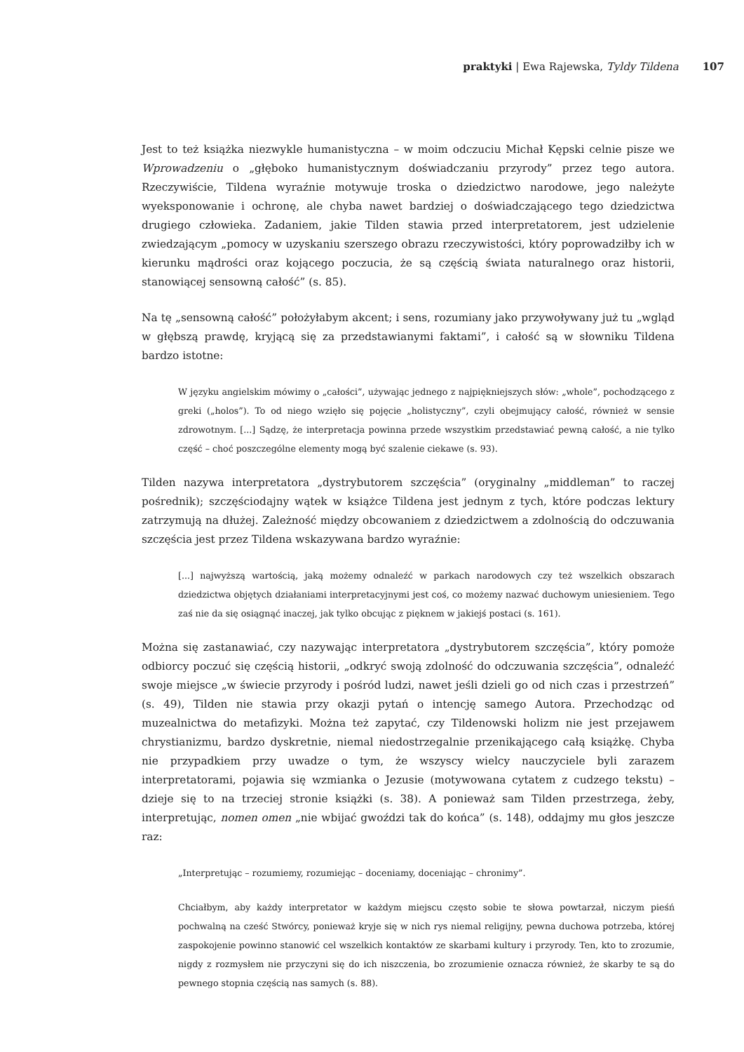praktyki | Ewa Rajewska, Tyldy Tildena 107
Jest to też książka niezwykle humanistyczna – w moim odczuciu Michał Kępski celnie pisze we Wprowadzeniu o „głęboko humanistycznym doświadczaniu przyrody” przez tego autora. Rzeczywiście, Tildena wyraźnie motywuje troska o dziedzictwo narodowe, jego należyte wyeksponowanie i ochronę, ale chyba nawet bardziej o doświadczającego tego dziedzictwa drugiego człowieka. Zadaniem, jakie Tilden stawia przed interpretatorem, jest udzielenie zwiedzającym „pomocy w uzyskaniu szerszego obrazu rzeczywistości, który poprowadziłby ich w kierunku mądrości oraz kojącego poczucia, że są częścią świata naturalnego oraz historii, stanowiącej sensowną całość” (s. 85).
Na tę „sensowną całość” położyłabym akcent; i sens, rozumiany jako przywoływany już tu „wgląd w głębszą prawdę, kryjącą się za przedstawianymi faktami”, i całość są w słowniku Tildena bardzo istotne:
W języku angielskim mówimy o „całości”, używając jednego z najpiękniejszych słów: „whole”, pochodzącego z greki („holos”). To od niego wzięło się pojęcie „holistyczny”, czyli obejmujący całość, również w sensie zdrowotnym. [...] Sądzę, że interpretacja powinna przede wszystkim przedstawiać pewną całość, a nie tylko część – choć poszczególne elementy mogą być szalenie ciekawe (s. 93).
Tilden nazywa interpretatora „dystrybutorem szczęścia” (oryginalny „middleman” to raczej pośrednik); szczęściodajny wątek w książce Tildena jest jednym z tych, które podczas lektury zatrzymują na dłużej. Zależność między obcowaniem z dziedzictwem a zdolnością do odczuwania szczęścia jest przez Tildena wskazywana bardzo wyraźnie:
[...] najwyższą wartością, jaką możemy odnaleźć w parkach narodowych czy też wszelkich obszarach dziedzictwa objętych działaniami interpretacyjnymi jest coś, co możemy nazwać duchowym uniesieniem. Tego zaś nie da się osiągnąć inaczej, jak tylko obcując z pięknem w jakiejś postaci (s. 161).
Można się zastanawiać, czy nazywając interpretatora „dystrybutorem szczęścia”, który pomoże odbiorcy poczuć się częścią historii, „odkryć swoją zdolność do odczuwania szczęścia”, odnaleźć swoje miejsce „w świecie przyrody i pośród ludzi, nawet jeśli dzieli go od nich czas i przestrzeń” (s. 49), Tilden nie stawia przy okazji pytań o intencję samego Autora. Przechodząc od muzealnictwa do metafizyki. Można też zapytać, czy Tildenowski holizm nie jest przejawem chrystianizmu, bardzo dyskretnie, niemal niedostrzegalnie przenikającego całą książkę. Chyba nie przypadkiem przy uwadze o tym, że wszyscy wielcy nauczyciele byli zarazem interpretatorami, pojawia się wzmianka o Jezusie (motywowana cytatem z cudzego tekstu) – dzieje się to na trzeciej stronie książki (s. 38). A ponieważ sam Tilden przestrzega, żeby, interpretując, nomen omen „nie wbijać gwoździ tak do końca” (s. 148), oddajmy mu głos jeszcze raz:
„Interpretując – rozumiemy, rozumiejąc – doceniamy, doceniając – chronimy”.
Chciałbym, aby każdy interpretator w każdym miejscu często sobie te słowa powtarzał, niczym pieśń pochwalną na cześć Stwórcy, ponieważ kryje się w nich rys niemal religijny, pewna duchowa potrzeba, której zaspokojenie powinno stanowić cel wszelkich kontaktów ze skarbami kultury i przyrody. Ten, kto to zrozumie, nigdy z rozmysłem nie przyczyni się do ich niszczenia, bo zrozumienie oznacza również, że skarby te są do pewnego stopnia częścią nas samych (s. 88).